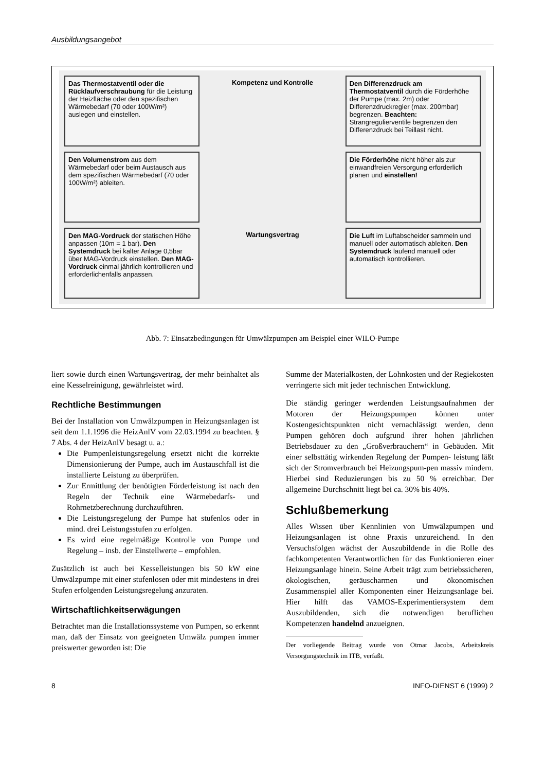Ausbildungsangebot
Das Thermostatventil oder die Rücklaufverschraubung für die Leistung der Heizfläche oder den spezifischen Wärmebedarf (70 oder 100W/m²) auslegen und einstellen.
Kompetenz und Kontrolle
Den Differenzdruck am Thermostatventil durch die Förderhöhe der Pumpe (max. 2m) oder Differenzdruckregler (max. 200mbar) begrenzen. Beachten: Strangregulierventile begrenzen den Differenzdruck bei Teillast nicht.
Den Volumenstrom aus dem Wärmebedarf oder beim Austausch aus dem spezifischen Wärmebedarf (70 oder 100W/m²) ableiten.
Die Förderhöhe nicht höher als zur einwandfreien Versorgung erforderlich planen und einstellen!
Den MAG-Vordruck der statischen Höhe anpassen (10m = 1 bar). Den Systemdruck bei kalter Anlage 0,5bar über MAG-Vordruck einstellen. Den MAG-Vordruck einmal jährlich kontrollieren und erforderlichenfalls anpassen.
Wartungsvertrag
Die Luft im Luftabscheider sammeln und manuell oder automatisch ableiten. Den Systemdruck laufend manuell oder automatisch kontrollieren.
Abb. 7: Einsatzbedingungen für Umwälzpumpen am Beispiel einer WILO-Pumpe
liert sowie durch einen Wartungsvertrag, der mehr beinhaltet als eine Kesselreinigung, gewährleistet wird.
Rechtliche Bestimmungen
Bei der Installation von Umwälzpumpen in Heizungsanlagen ist seit dem 1.1.1996 die HeizAnlV vom 22.03.1994 zu beachten. § 7 Abs. 4 der HeizAnlV besagt u. a.:
Die Pumpenleistungsregelung ersetzt nicht die korrekte Dimensionierung der Pumpe, auch im Austauschfall ist die installierte Leistung zu überprüfen.
Zur Ermittlung der benötigten Förderleistung ist nach den Regeln der Technik eine Wärmebedarfs- und Rohrnetzberechnung durchzuführen.
Die Leistungsregelung der Pumpe hat stufenlos oder in mind. drei Leistungsstufen zu erfolgen.
Es wird eine regelmäßige Kontrolle von Pumpe und Regelung – insb. der Einstellwerte – empfohlen.
Zusätzlich ist auch bei Kesselleistungen bis 50 kW eine Umwälzpumpe mit einer stufenlosen oder mit mindestens in drei Stufen erfolgenden Leistungsregelung anzuraten.
Wirtschaftlichkeitserwägungen
Betrachtet man die Installationssysteme von Pumpen, so erkennt man, daß der Einsatz von geeigneten Umwälz pumpen immer preiswerter geworden ist: Die
Summe der Materialkosten, der Lohnkosten und der Regiekosten verringerte sich mit jeder technischen Entwicklung.
Die ständig geringer werdenden Leistungsaufnahmen der Motoren der Heizungspumpen können unter Kostengesichtspunkten nicht vernachlässigt werden, denn Pumpen gehören doch aufgrund ihrer hohen jährlichen Betriebsdauer zu den „Großverbrauchern“ in Gebäuden. Mit einer selbsttätig wirkenden Regelung der Pumpen- leistung läßt sich der Stromverbrauch bei Heizungspum-pen massiv mindern. Hierbei sind Reduzierungen bis zu 50 % erreichbar. Der allgemeine Durchschnitt liegt bei ca. 30% bis 40%.
Schlußbemerkung
Alles Wissen über Kennlinien von Umwälzpumpen und Heizungsanlagen ist ohne Praxis unzureichend. In den Versuchsfolgen wächst der Auszubildende in die Rolle des fachkompetenten Verantwortlichen für das Funktionieren einer Heizungsanlage hinein. Seine Arbeit trägt zum betriebssicheren, ökologischen, geräuscharmen und ökonomischen Zusammenspiel aller Komponenten einer Heizungsanlage bei. Hier hilft das VAMOS-Experimentiersystem dem Auszubildenden, sich die notwendigen beruflichen Kompetenzen handelnd anzueignen.
Der vorliegende Beitrag wurde von Otmar Jacobs, Arbeitskreis Versorgungstechnik im ITB, verfaßt.
8 INFO-DIENST 6 (1999) 2